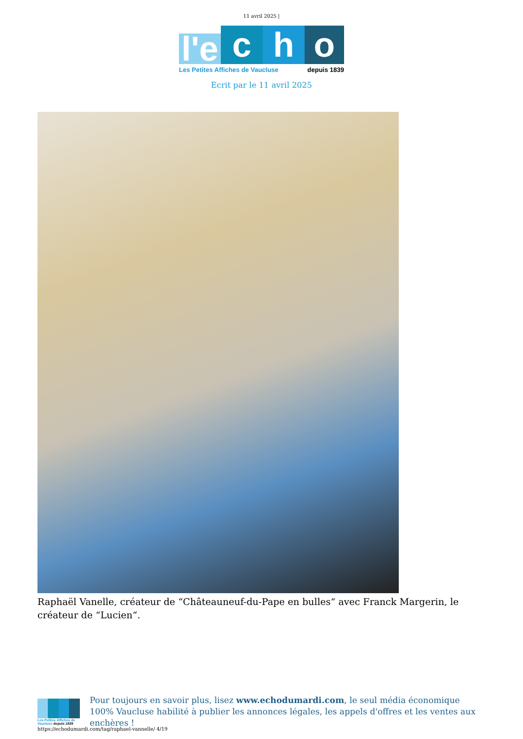11 avril 2025 |
l'e
c
h
o
Les Petites Affiches de Vaucluse depuis 1839
Ecrit par le 11 avril 2025
Raphaël Vanelle, créateur de “Châteauneuf-du-Pape en bulles“ avec Franck Margerin, le créateur de “Lucien“.
Les Petites Affiches de Vaucluse depuis 1839
Pour toujours en savoir plus, lisez www.echodumardi.com, le seul média économique 100% Vaucluse habilité à publier les annonces légales, les appels d'offres et les ventes aux enchères !
https://echodumardi.com/tag/raphael-vannelle/ 4/19